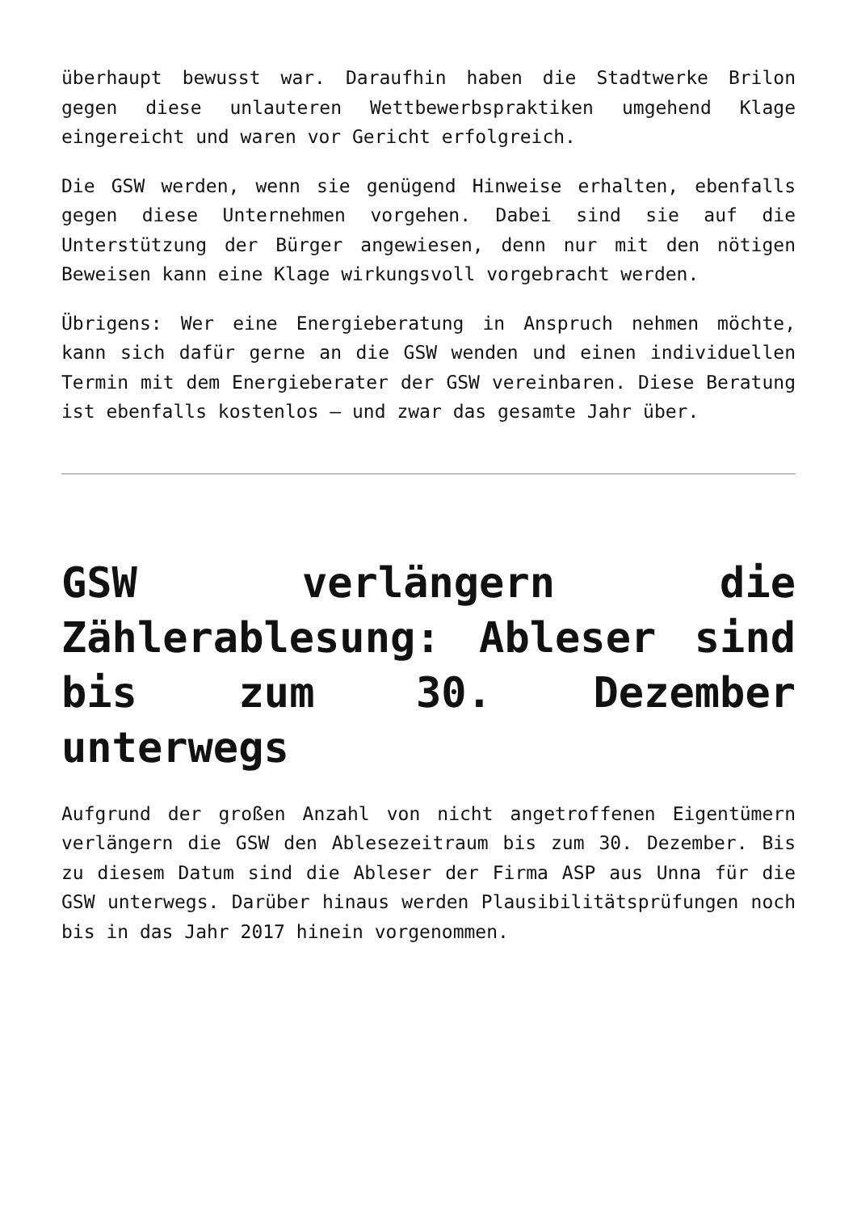überhaupt bewusst war. Daraufhin haben die Stadtwerke Brilon gegen diese unlauteren Wettbewerbspraktiken umgehend Klage eingereicht und waren vor Gericht erfolgreich.
Die GSW werden, wenn sie genügend Hinweise erhalten, ebenfalls gegen diese Unternehmen vorgehen. Dabei sind sie auf die Unterstützung der Bürger angewiesen, denn nur mit den nötigen Beweisen kann eine Klage wirkungsvoll vorgebracht werden.
Übrigens: Wer eine Energieberatung in Anspruch nehmen möchte, kann sich dafür gerne an die GSW wenden und einen individuellen Termin mit dem Energieberater der GSW vereinbaren. Diese Beratung ist ebenfalls kostenlos – und zwar das gesamte Jahr über.
GSW verlängern die Zählerablesung: Ableser sind bis zum 30. Dezember unterwegs
Aufgrund der großen Anzahl von nicht angetroffenen Eigentümern verlängern die GSW den Ablesezeitraum bis zum 30. Dezember. Bis zu diesem Datum sind die Ableser der Firma ASP aus Unna für die GSW unterwegs. Darüber hinaus werden Plausibilitätsprüfungen noch bis in das Jahr 2017 hinein vorgenommen.